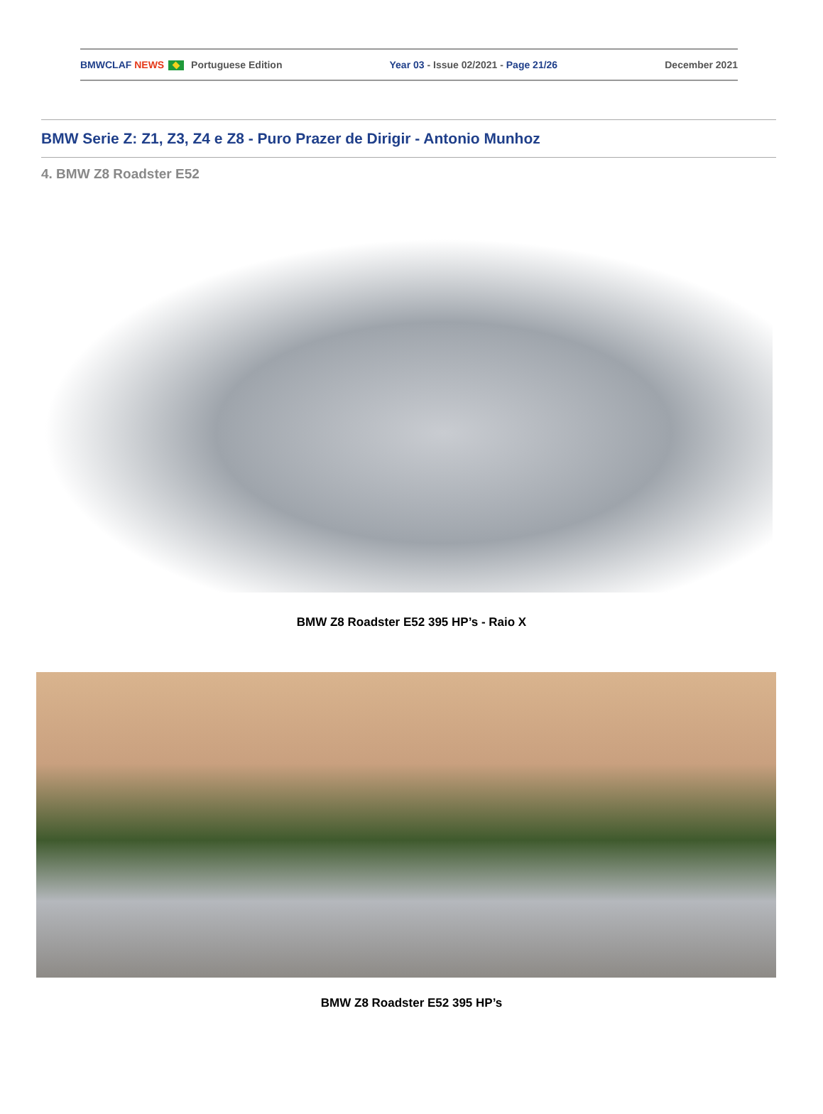BMWCLAF NEWS Portuguese Edition Year 03 - Issue 02/2021 - Page 21/26 December 2021
BMW Serie Z: Z1, Z3, Z4 e Z8 - Puro Prazer de Dirigir - Antonio Munhoz
4. BMW Z8 Roadster E52
BMW Z8 Roadster E52 395 HP’s - Raio X
BMW Z8 Roadster E52 395 HP’s